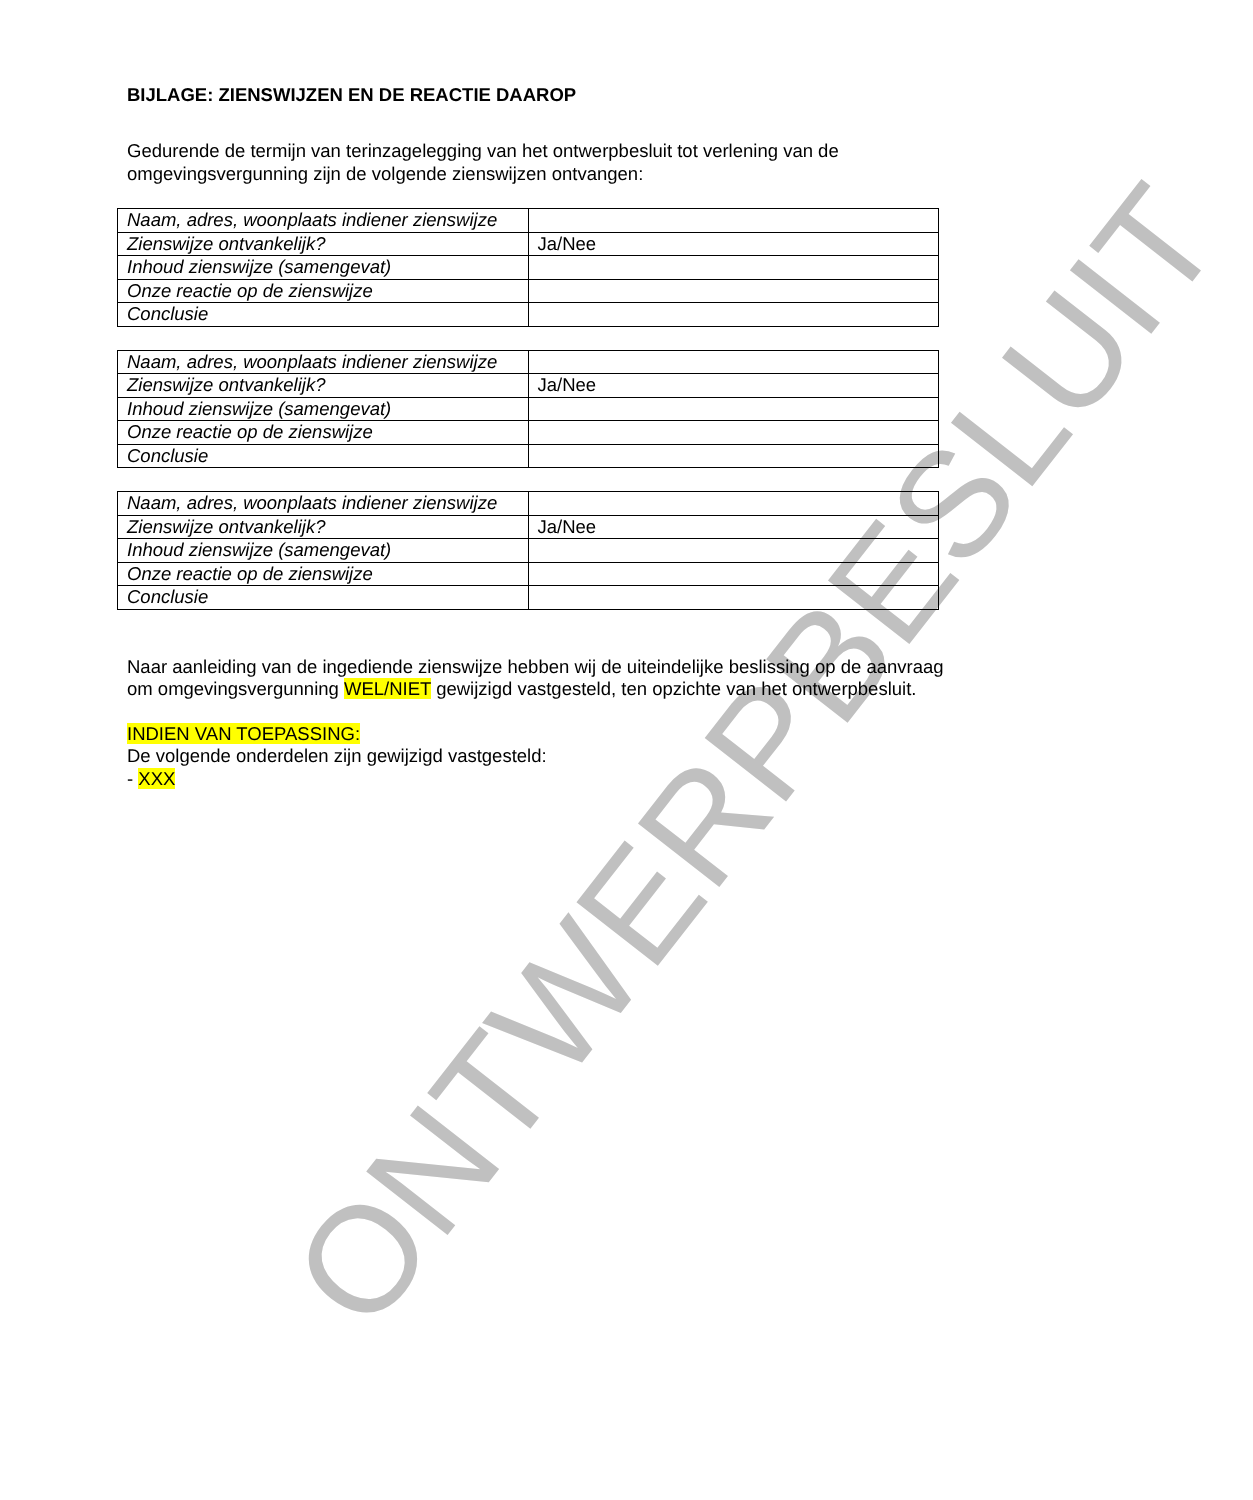BIJLAGE: ZIENSWIJZEN EN DE REACTIE DAAROP
Gedurende de termijn van terinzagelegging van het ontwerpbesluit tot verlening van de omgevingsvergunning zijn de volgende zienswijzen ontvangen:
| Naam, adres, woonplaats indiener zienswijze | |
| Zienswijze ontvankelijk? | Ja/Nee |
| Inhoud zienswijze (samengevat) | |
| Onze reactie op de zienswijze | |
| Conclusie | |
| Naam, adres, woonplaats indiener zienswijze | |
| Zienswijze ontvankelijk? | Ja/Nee |
| Inhoud zienswijze (samengevat) | |
| Onze reactie op de zienswijze | |
| Conclusie | |
| Naam, adres, woonplaats indiener zienswijze | |
| Zienswijze ontvankelijk? | Ja/Nee |
| Inhoud zienswijze (samengevat) | |
| Onze reactie op de zienswijze | |
| Conclusie | |
Naar aanleiding van de ingediende zienswijze hebben wij de uiteindelijke beslissing op de aanvraag om omgevingsvergunning WEL/NIET gewijzigd vastgesteld, ten opzichte van het ontwerpbesluit.
INDIEN VAN TOEPASSING:
De volgende onderdelen zijn gewijzigd vastgesteld:
- XXX
ONTWERPBESLUIT